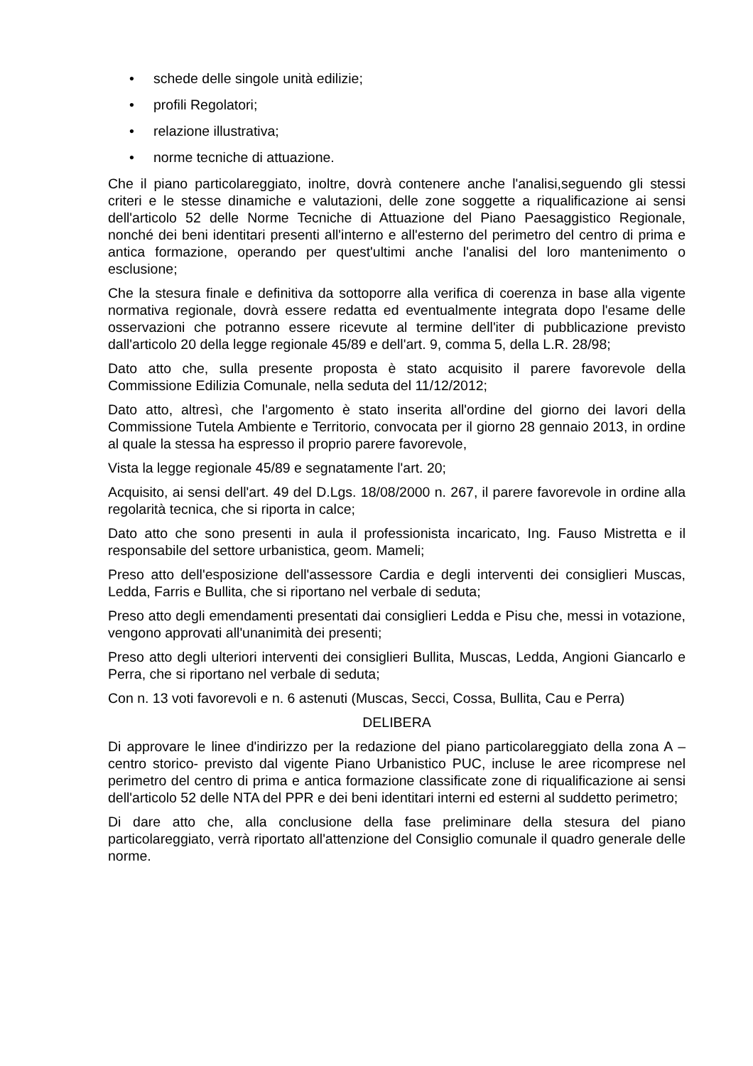• schede delle singole unità edilizie;
• profili Regolatori;
• relazione illustrativa;
• norme tecniche di attuazione.
Che il piano particolareggiato, inoltre, dovrà contenere anche l'analisi,seguendo gli stessi criteri e le stesse dinamiche e valutazioni, delle zone soggette a riqualificazione ai sensi dell'articolo 52 delle Norme Tecniche di Attuazione del Piano Paesaggistico Regionale, nonché dei beni identitari presenti all'interno e all'esterno del perimetro del centro di prima e antica formazione, operando per quest'ultimi anche l'analisi del loro mantenimento o esclusione;
Che la stesura finale e definitiva da sottoporre alla verifica di coerenza in base alla vigente normativa regionale, dovrà essere redatta ed eventualmente integrata dopo l'esame delle osservazioni che potranno essere ricevute al termine dell'iter di pubblicazione previsto dall'articolo 20 della legge regionale 45/89 e dell'art. 9, comma 5, della L.R. 28/98;
Dato atto che, sulla presente proposta è stato acquisito il parere favorevole della Commissione Edilizia Comunale, nella seduta del 11/12/2012;
Dato atto, altresì, che l'argomento è stato inserita all'ordine del giorno dei lavori della Commissione Tutela Ambiente e Territorio, convocata per il giorno 28 gennaio 2013, in ordine al quale la stessa ha espresso il proprio parere favorevole,
Vista la legge regionale 45/89 e segnatamente l'art. 20;
Acquisito, ai sensi dell'art. 49 del D.Lgs. 18/08/2000 n. 267, il parere favorevole in ordine alla regolarità tecnica, che si riporta in calce;
Dato atto che sono presenti in aula il professionista incaricato, Ing. Fauso Mistretta e il responsabile del settore urbanistica, geom. Mameli;
Preso atto dell'esposizione dell'assessore Cardia e degli interventi dei consiglieri Muscas, Ledda, Farris e Bullita, che si riportano nel verbale di seduta;
Preso atto degli emendamenti presentati dai consiglieri Ledda e Pisu che, messi in votazione, vengono approvati all'unanimità dei presenti;
Preso atto degli ulteriori interventi dei consiglieri Bullita, Muscas, Ledda, Angioni Giancarlo e Perra, che si riportano nel verbale di seduta;
Con n. 13 voti favorevoli e n. 6 astenuti (Muscas, Secci, Cossa, Bullita, Cau e Perra)
DELIBERA
Di approvare le linee d'indirizzo per la redazione del piano particolareggiato della zona A – centro storico- previsto dal vigente Piano Urbanistico PUC, incluse le aree ricomprese nel perimetro del centro di prima e antica formazione classificate zone di riqualificazione ai sensi dell'articolo 52 delle NTA del PPR e dei beni identitari interni ed esterni al suddetto perimetro;
Di dare atto che, alla conclusione della fase preliminare della stesura del piano particolareggiato, verrà riportato all'attenzione del Consiglio comunale il quadro generale delle norme.